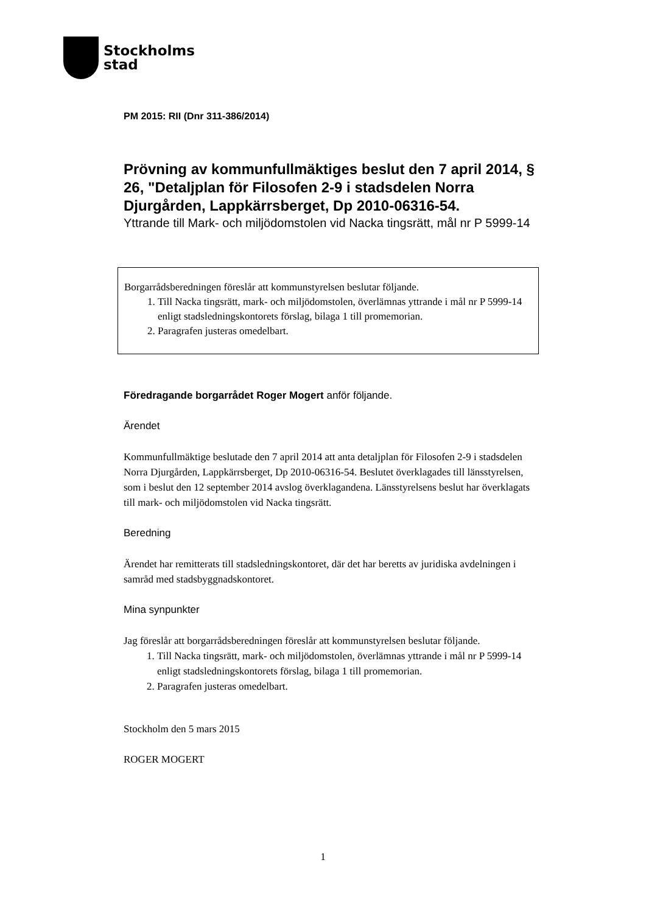Stockholms
stad
PM 2015: RII (Dnr 311-386/2014)
Prövning av kommunfullmäktiges beslut den 7 april 2014, § 26, "Detaljplan för Filosofen 2-9 i stadsdelen Norra Djurgården, Lappkärrsberget, Dp 2010-06316-54.
Yttrande till Mark- och miljödomstolen vid Nacka tingsrätt, mål nr P 5999-14
Borgarrådsberedningen föreslår att kommunstyrelsen beslutar följande.
1. Till Nacka tingsrätt, mark- och miljödomstolen, överlämnas yttrande i mål nr P 5999-14 enligt stadsledningskontorets förslag, bilaga 1 till promemorian.
2. Paragrafen justeras omedelbart.
Föredragande borgarrådet Roger Mogert anför följande.
Ärendet
Kommunfullmäktige beslutade den 7 april 2014 att anta detaljplan för Filosofen 2-9 i stadsdelen Norra Djurgården, Lappkärrsberget, Dp 2010-06316-54. Beslutet överklagades till länsstyrelsen, som i beslut den 12 september 2014 avslog överklagandena. Länsstyrelsens beslut har överklagats till mark- och miljödomstolen vid Nacka tingsrätt.
Beredning
Ärendet har remitterats till stadsledningskontoret, där det har beretts av juridiska avdelningen i samråd med stadsbyggnadskontoret.
Mina synpunkter
Jag föreslår att borgarrådsberedningen föreslår att kommunstyrelsen beslutar följande.
1. Till Nacka tingsrätt, mark- och miljödomstolen, överlämnas yttrande i mål nr P 5999-14 enligt stadsledningskontorets förslag, bilaga 1 till promemorian.
2. Paragrafen justeras omedelbart.
Stockholm den 5 mars 2015
ROGER MOGERT
1